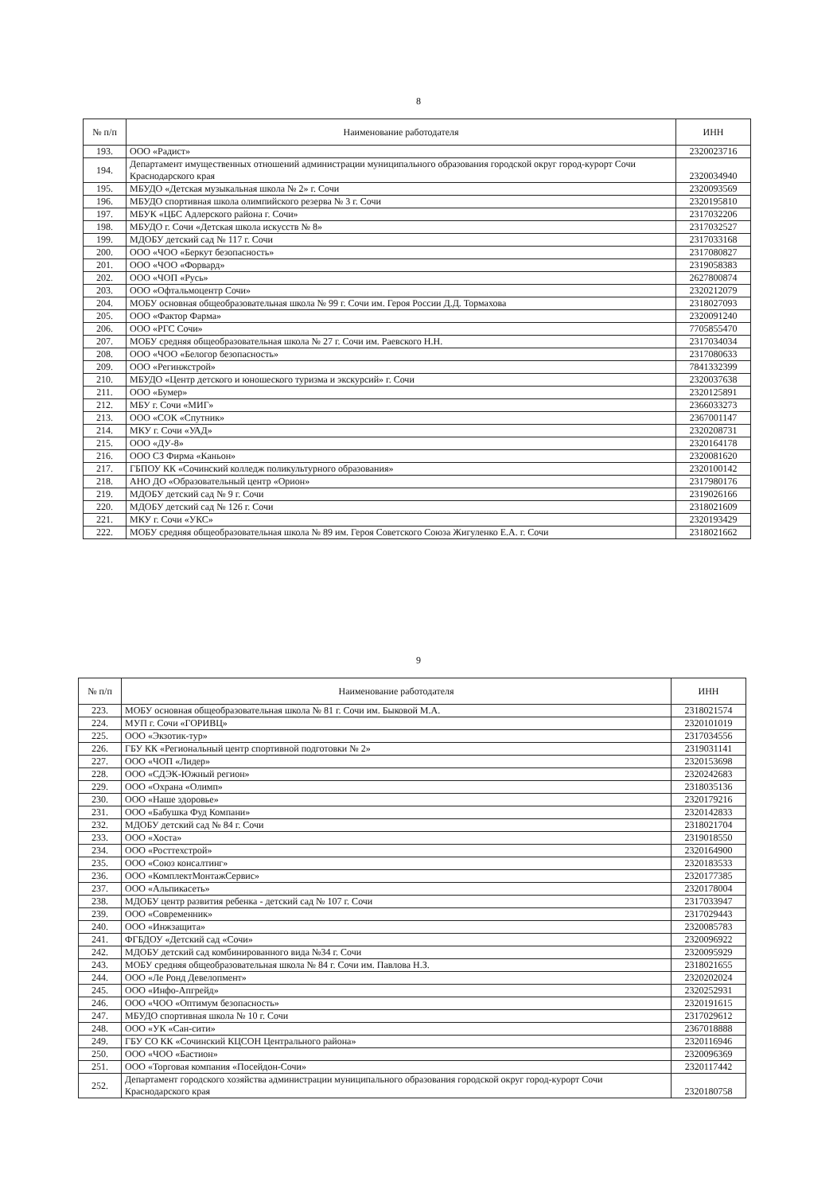8
| № п/п | Наименование работодателя | ИНН |
| --- | --- | --- |
| 193. | ООО «Радист» | 2320023716 |
| 194. | Департамент имущественных отношений администрации муниципального образования городской округ город-курорт Сочи Краснодарского края | 2320034940 |
| 195. | МБУДО «Детская музыкальная школа № 2» г. Сочи | 2320093569 |
| 196. | МБУДО спортивная школа олимпийского резерва № 3 г. Сочи | 2320195810 |
| 197. | МБУК «ЦБС Адлерского района г. Сочи» | 2317032206 |
| 198. | МБУДО г. Сочи «Детская школа искусств № 8» | 2317032527 |
| 199. | МДОБУ детский сад № 117 г. Сочи | 2317033168 |
| 200. | ООО «ЧОО «Беркут безопасность» | 2317080827 |
| 201. | ООО «ЧОО «Форвард» | 2319058383 |
| 202. | ООО «ЧОП «Русь» | 2627800874 |
| 203. | ООО «Офтальмоцентр Сочи» | 2320212079 |
| 204. | МОБУ основная общеобразовательная школа № 99 г. Сочи им. Героя России Д.Д. Тормахова | 2318027093 |
| 205. | ООО «Фактор Фарма» | 2320091240 |
| 206. | ООО «РГС Сочи» | 7705855470 |
| 207. | МОБУ средняя общеобразовательная школа № 27 г. Сочи им. Раевского Н.Н. | 2317034034 |
| 208. | ООО «ЧОО «Белогор безопасность» | 2317080633 |
| 209. | ООО «Регинжстрой» | 7841332399 |
| 210. | МБУДО «Центр детского и юношеского туризма и экскурсий» г. Сочи | 2320037638 |
| 211. | ООО «Бумер» | 2320125891 |
| 212. | МБУ г. Сочи «МИГ» | 2366033273 |
| 213. | ООО «СОК «Спутник» | 2367001147 |
| 214. | МКУ г. Сочи «УАД» | 2320208731 |
| 215. | ООО «ДУ-8» | 2320164178 |
| 216. | ООО СЗ Фирма «Каньон» | 2320081620 |
| 217. | ГБПОУ КК «Сочинский колледж поликультурного образования» | 2320100142 |
| 218. | АНО ДО «Образовательный центр «Орион» | 2317980176 |
| 219. | МДОБУ детский сад № 9 г. Сочи | 2319026166 |
| 220. | МДОБУ детский сад № 126 г. Сочи | 2318021609 |
| 221. | МКУ г. Сочи «УКС» | 2320193429 |
| 222. | МОБУ средняя общеобразовательная школа № 89 им. Героя Советского Союза Жигуленко Е.А. г. Сочи | 2318021662 |
9
| № п/п | Наименование работодателя | ИНН |
| --- | --- | --- |
| 223. | МОБУ основная общеобразовательная школа № 81 г. Сочи им. Быковой М.А. | 2318021574 |
| 224. | МУП г. Сочи «ГОРИВЦ» | 2320101019 |
| 225. | ООО «Экзотик-тур» | 2317034556 |
| 226. | ГБУ КК «Региональный центр спортивной подготовки № 2» | 2319031141 |
| 227. | ООО «ЧОП «Лидер» | 2320153698 |
| 228. | ООО «СДЭК-Южный регион» | 2320242683 |
| 229. | ООО «Охрана «Олимп» | 2318035136 |
| 230. | ООО «Наше здоровье» | 2320179216 |
| 231. | ООО «Бабушка Фуд Компани» | 2320142833 |
| 232. | МДОБУ детский сад № 84 г. Сочи | 2318021704 |
| 233. | ООО «Хоста» | 2319018550 |
| 234. | ООО «Росттехстрой» | 2320164900 |
| 235. | ООО «Союз консалтинг» | 2320183533 |
| 236. | ООО «КомплектМонтажСервис» | 2320177385 |
| 237. | ООО «Альпикасеть» | 2320178004 |
| 238. | МДОБУ центр развития ребенка - детский сад № 107 г. Сочи | 2317033947 |
| 239. | ООО «Современник» | 2317029443 |
| 240. | ООО «Инжзащита» | 2320085783 |
| 241. | ФГБДОУ «Детский сад «Сочи» | 2320096922 |
| 242. | МДОБУ детский сад комбинированного вида №34 г. Сочи | 2320095929 |
| 243. | МОБУ средняя общеобразовательная школа № 84 г. Сочи им. Павлова Н.З. | 2318021655 |
| 244. | ООО «Ле Ронд Девелопмент» | 2320202024 |
| 245. | ООО «Инфо-Апгрейд» | 2320252931 |
| 246. | ООО «ЧОО «Оптимум безопасность» | 2320191615 |
| 247. | МБУДО спортивная школа № 10 г. Сочи | 2317029612 |
| 248. | ООО «УК «Сан-сити» | 2367018888 |
| 249. | ГБУ СО КК «Сочинский КЦСОН Центрального района» | 2320116946 |
| 250. | ООО «ЧОО «Бастион» | 2320096369 |
| 251. | ООО «Торговая компания «Посейдон-Сочи» | 2320117442 |
| 252. | Департамент городского хозяйства администрации муниципального образования городской округ город-курорт Сочи Краснодарского края | 2320180758 |